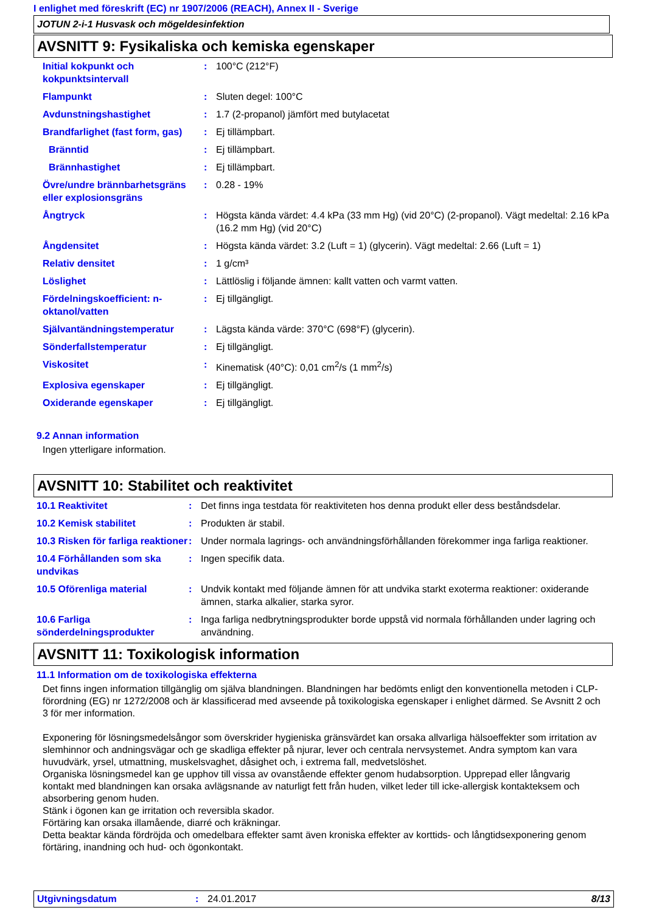I enlighet med föreskrift (EC) nr 1907/2006 (REACH), Annex II - Sverige
JOTUN 2-i-1 Husvask och mögeldesinfektion
AVSNITT 9: Fysikaliska och kemiska egenskaper
| Initial kokpunkt och kokpunktsintervall | : | 100°C (212°F) |
| Flampunkt | : | Sluten degel: 100°C |
| Avdunstningshastighet | : | 1.7 (2-propanol) jämfört med butylacetat |
| Brandfarlighet (fast form, gas) | : | Ej tillämpbart. |
| Bränntid | : | Ej tillämpbart. |
| Brännhastighet | : | Ej tillämpbart. |
| Övre/undre brännbarhetsgräns eller explosionsgräns | : | 0.28 - 19% |
| Ångtryck | : | Högsta kända värdet: 4.4 kPa (33 mm Hg) (vid 20°C) (2-propanol). Vägt medeltal: 2.16 kPa (16.2 mm Hg) (vid 20°C) |
| Ångdensitet | : | Högsta kända värdet: 3.2 (Luft = 1) (glycerin). Vägt medeltal: 2.66 (Luft = 1) |
| Relativ densitet | : | 1 g/cm³ |
| Löslighet | : | Lättlöslig i följande ämnen: kallt vatten och varmt vatten. |
| Fördelningskoefficient: n-oktanol/vatten | : | Ej tillgängligt. |
| Självantändningstemperatur | : | Lägsta kända värde: 370°C (698°F) (glycerin). |
| Sönderfallstemperatur | : | Ej tillgängligt. |
| Viskositet | : | Kinematisk (40°C): 0,01 cm<sup>2</sup>/s (1 mm<sup>2</sup>/s) |
| Explosiva egenskaper | : | Ej tillgängligt. |
| Oxiderande egenskaper | : | Ej tillgängligt. |
9.2 Annan information
Ingen ytterligare information.
AVSNITT 10: Stabilitet och reaktivitet
| 10.1 Reaktivitet | : | Det finns inga testdata för reaktiviteten hos denna produkt eller dess beståndsdelar. |
| 10.2 Kemisk stabilitet | : | Produkten är stabil. |
| 10.3 Risken för farliga reaktioner | : | Under normala lagrings- och användningsförhållanden förekommer inga farliga reaktioner. |
| 10.4 Förhållanden som ska undvikas | : | Ingen specifik data. |
| 10.5 Oförenliga material | : | Undvik kontakt med följande ämnen för att undvika starkt exoterma reaktioner: oxiderande ämnen, starka alkalier, starka syror. |
| 10.6 Farliga sönderdelningsprodukter | : | Inga farliga nedbrytningsprodukter borde uppstå vid normala förhållanden under lagring och användning. |
AVSNITT 11: Toxikologisk information
11.1 Information om de toxikologiska effekterna
Det finns ingen information tillgänglig om själva blandningen. Blandningen har bedömts enligt den konventionella metoden i CLP-förordning (EG) nr 1272/2008 och är klassificerad med avseende på toxikologiska egenskaper i enlighet därmed. Se Avsnitt 2 och 3 för mer information.
Exponering för lösningsmedelsångor som överskrider hygieniska gränsvärdet kan orsaka allvarliga hälsoeffekter som irritation av slemhinnor och andningsvägar och ge skadliga effekter på njurar, lever och centrala nervsystemet. Andra symptom kan vara huvudvärk, yrsel, utmattning, muskelsvaghet, dåsighet och, i extrema fall, medvetslöshet.
Organiska lösningsmedel kan ge upphov till vissa av ovanstående effekter genom hudabsorption. Upprepad eller långvarig kontakt med blandningen kan orsaka avlägsnande av naturligt fett från huden, vilket leder till icke-allergisk kontakteksem och absorbering genom huden.
Stänk i ögonen kan ge irritation och reversibla skador.
Förtäring kan orsaka illamående, diarré och kräkningar.
Detta beaktar kända fördröjda och omedelbara effekter samt även kroniska effekter av korttids- och långtidsexponering genom förtäring, inandning och hud- och ögonkontakt.
Utgivningsdatum: 24.01.2017 8/13